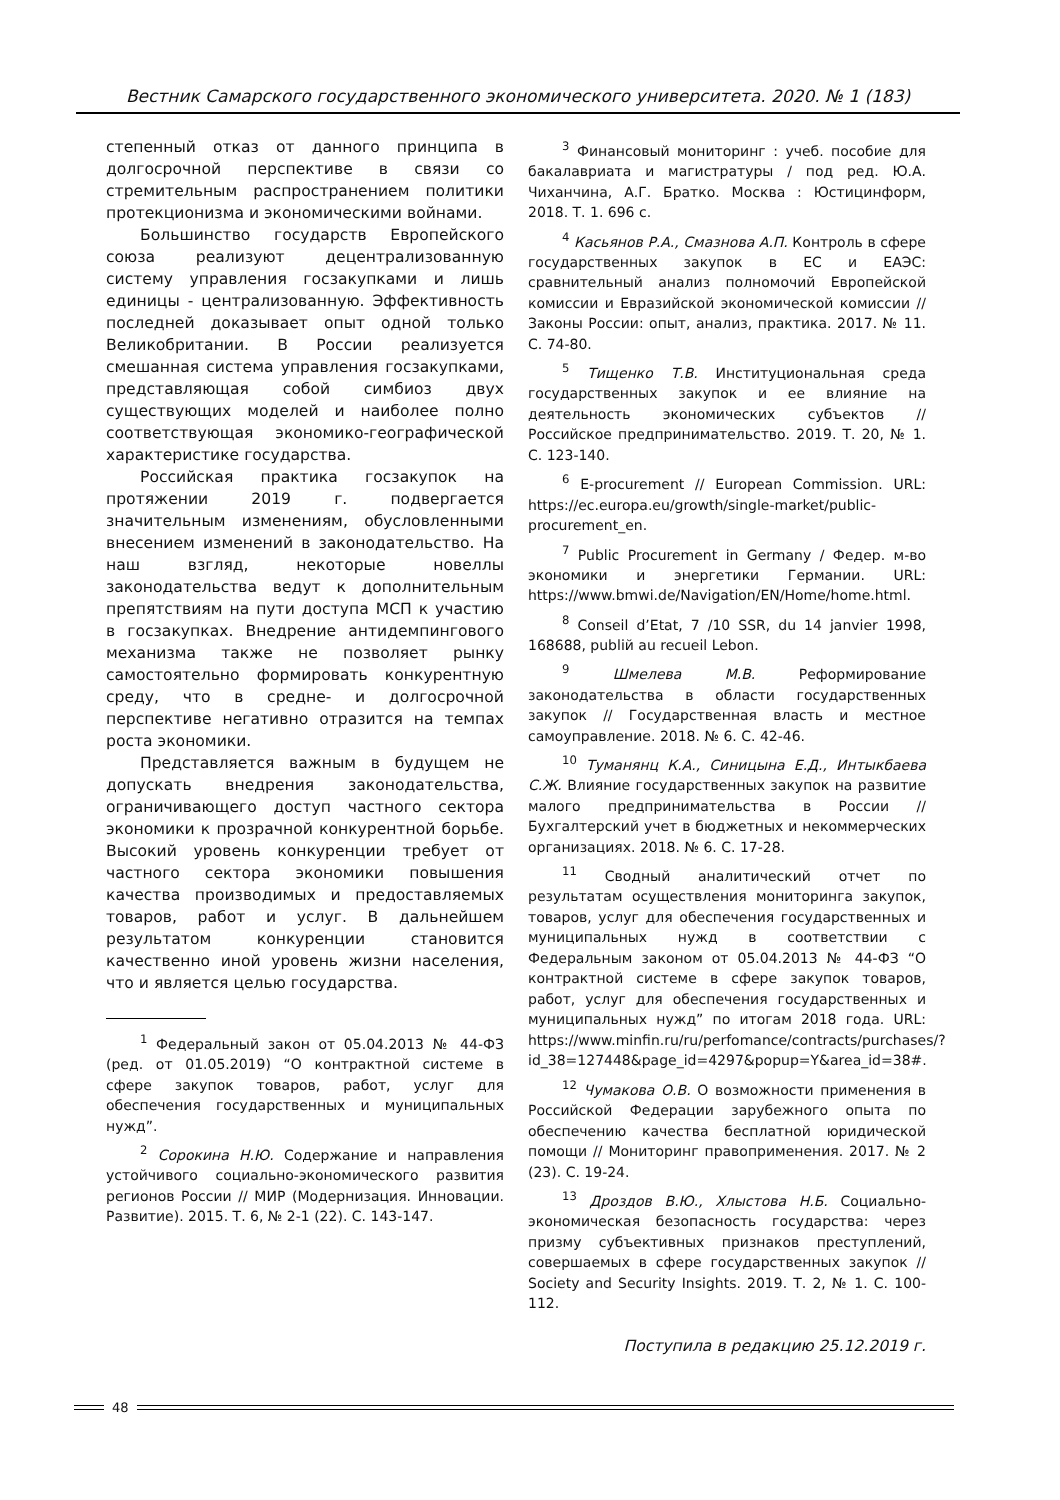Вестник Самарского государственного экономического университета. 2020. № 1 (183)
степенный отказ от данного принципа в долгосрочной перспективе в связи со стремительным распространением политики протекционизма и экономическими войнами.
Большинство государств Европейского союза реализуют децентрализованную систему управления госзакупками и лишь единицы - централизованную. Эффективность последней доказывает опыт одной только Великобритании. В России реализуется смешанная система управления госзакупками, представляющая собой симбиоз двух существующих моделей и наиболее полно соответствующая экономико-географической характеристике государства.
Российская практика госзакупок на протяжении 2019 г. подвергается значительным изменениям, обусловленными внесением изменений в законодательство. На наш взгляд, некоторые новеллы законодательства ведут к дополнительным препятствиям на пути доступа МСП к участию в госзакупках. Внедрение антидемпингового механизма также не позволяет рынку самостоятельно формировать конкурентную среду, что в средне- и долгосрочной перспективе негативно отразится на темпах роста экономики.
Представляется важным в будущем не допускать внедрения законодательства, ограничивающего доступ частного сектора экономики к прозрачной конкурентной борьбе. Высокий уровень конкуренции требует от частного сектора экономики повышения качества производимых и предоставляемых товаров, работ и услуг. В дальнейшем результатом конкуренции становится качественно иной уровень жизни населения, что и является целью государства.
<sup>1</sup> Федеральный закон от 05.04.2013 № 44-ФЗ (ред. от 01.05.2019) “О контрактной системе в сфере закупок товаров, работ, услуг для обеспечения государственных и муниципальных нужд”.
<sup>2</sup> Сорокина Н.Ю. Содержание и направления устойчивого социально-экономического развития регионов России // МИР (Модернизация. Инновации. Развитие). 2015. Т. 6, № 2-1 (22). С. 143-147.
<sup>3</sup> Финансовый мониторинг : учеб. пособие для бакалавриата и магистратуры / под ред. Ю.А. Чиханчина, А.Г. Братко. Москва : Юстицинформ, 2018. Т. 1. 696 с.
<sup>4</sup> Касьянов Р.А., Смазнова А.П. Контроль в сфере государственных закупок в ЕС и ЕАЭС: сравнительный анализ полномочий Европейской комиссии и Евразийской экономической комиссии // Законы России: опыт, анализ, практика. 2017. № 11. С. 74-80.
<sup>5</sup> Тищенко Т.В. Институциональная среда государственных закупок и ее влияние на деятельность экономических субъектов // Российское предпринимательство. 2019. Т. 20, № 1. С. 123-140.
<sup>6</sup> E-procurement // European Commission. URL: https://ec.europa.eu/growth/single-market/public-procurement_en.
<sup>7</sup> Public Procurement in Germany / Федер. м-во экономики и энергетики Германии. URL: https://www.bmwi.de/Navigation/EN/Home/home.html.
<sup>8</sup> Conseil d’Etat, 7 /10 SSR, du 14 janvier 1998, 168688, publiй au recueil Lebon.
<sup>9</sup> Шмелева М.В. Реформирование законодательства в области государственных закупок // Государственная власть и местное самоуправление. 2018. № 6. С. 42-46.
<sup>10</sup> Туманянц К.А., Синицына Е.Д., Интыкбаева С.Ж. Влияние государственных закупок на развитие малого предпринимательства в России // Бухгалтерский учет в бюджетных и некоммерческих организациях. 2018. № 6. С. 17-28.
<sup>11</sup> Сводный аналитический отчет по результатам осуществления мониторинга закупок, товаров, услуг для обеспечения государственных и муниципальных нужд в соответствии с Федеральным законом от 05.04.2013 № 44-ФЗ “О контрактной системе в сфере закупок товаров, работ, услуг для обеспечения государственных и муниципальных нужд” по итогам 2018 года. URL: https://www.minfin.ru/ru/perfomance/contracts/purchases/?id_38=127448&page_id=4297&popup=Y&area_id=38#.
<sup>12</sup> Чумакова О.В. О возможности применения в Российской Федерации зарубежного опыта по обеспечению качества бесплатной юридической помощи // Мониторинг правоприменения. 2017. № 2 (23). С. 19-24.
<sup>13</sup> Дроздов В.Ю., Хлыстова Н.Б. Социально-экономическая безопасность государства: через призму субъективных признаков преступлений, совершаемых в сфере государственных закупок // Society and Security Insights. 2019. Т. 2, № 1. С. 100-112.
Поступила в редакцию 25.12.2019 г.
48